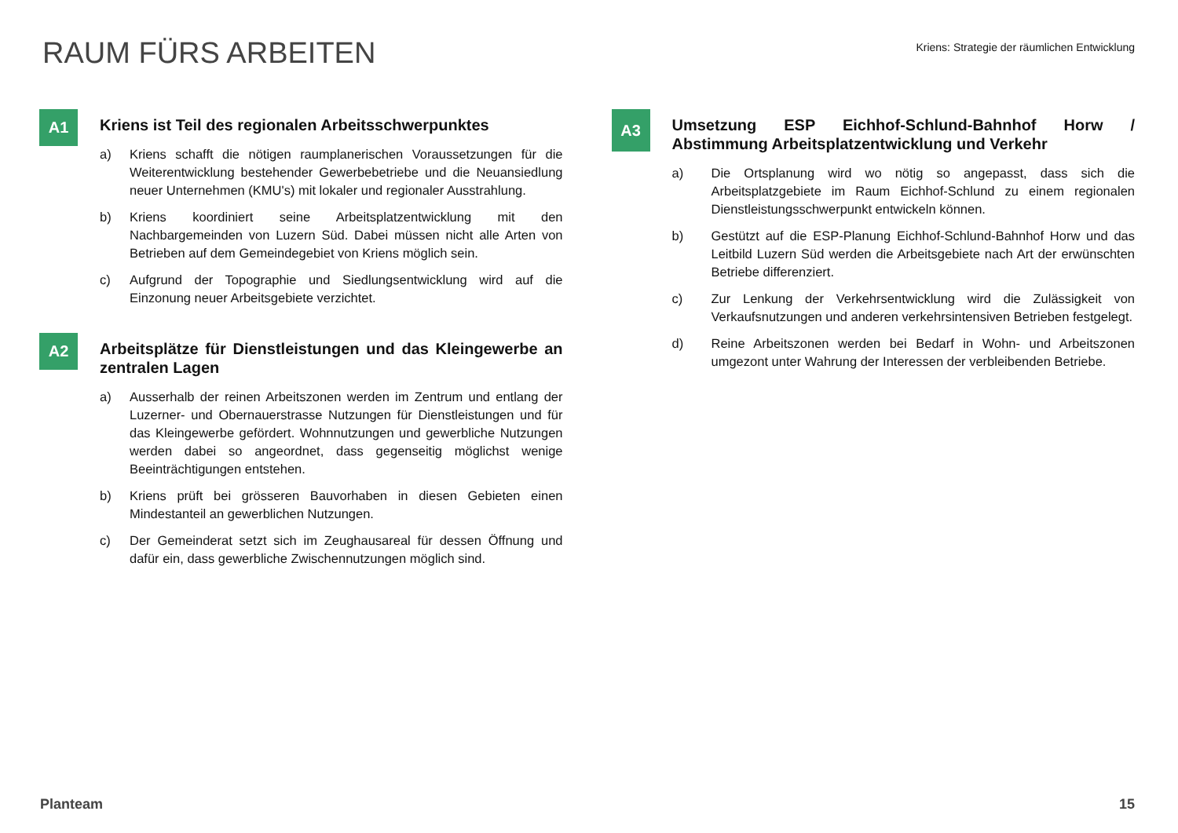RAUM FÜRS ARBEITEN
Kriens: Strategie der räumlichen Entwicklung
A1
Kriens ist Teil des regionalen Arbeitsschwerpunktes
a) Kriens schafft die nötigen raumplanerischen Voraussetzungen für die Weiterentwicklung bestehender Gewerbebetriebe und die Neuansiedlung neuer Unternehmen (KMU's) mit lokaler und regionaler Ausstrahlung.
b) Kriens koordiniert seine Arbeitsplatzentwicklung mit den Nachbargemeinden von Luzern Süd. Dabei müssen nicht alle Arten von Betrieben auf dem Gemeindegebiet von Kriens möglich sein.
c) Aufgrund der Topographie und Siedlungsentwicklung wird auf die Einzonung neuer Arbeitsgebiete verzichtet.
A2
Arbeitsplätze für Dienstleistungen und das Kleingewerbe an zentralen Lagen
a) Ausserhalb der reinen Arbeitszonen werden im Zentrum und entlang der Luzerner- und Obernauerstrasse Nutzungen für Dienstleistungen und für das Kleingewerbe gefördert. Wohnnutzungen und gewerbliche Nutzungen werden dabei so angeordnet, dass gegenseitig möglichst wenige Beeinträchtigungen entstehen.
b) Kriens prüft bei grösseren Bauvorhaben in diesen Gebieten einen Mindestanteil an gewerblichen Nutzungen.
c) Der Gemeinderat setzt sich im Zeughausareal für dessen Öffnung und dafür ein, dass gewerbliche Zwischennutzungen möglich sind.
A3
Umsetzung ESP Eichhof-Schlund-Bahnhof Horw / Abstimmung Arbeitsplatzentwicklung und Verkehr
a) Die Ortsplanung wird wo nötig so angepasst, dass sich die Arbeitsplatzgebiete im Raum Eichhof-Schlund zu einem regionalen Dienstleistungsschwerpunkt entwickeln können.
b) Gestützt auf die ESP-Planung Eichhof-Schlund-Bahnhof Horw und das Leitbild Luzern Süd werden die Arbeitsgebiete nach Art der erwünschten Betriebe differenziert.
c) Zur Lenkung der Verkehrsentwicklung wird die Zulässigkeit von Verkaufsnutzungen und anderen verkehrsintensiven Betrieben festgelegt.
d) Reine Arbeitszonen werden bei Bedarf in Wohn- und Arbeitszonen umgezont unter Wahrung der Interessen der verbleibenden Betriebe.
Planteam 15